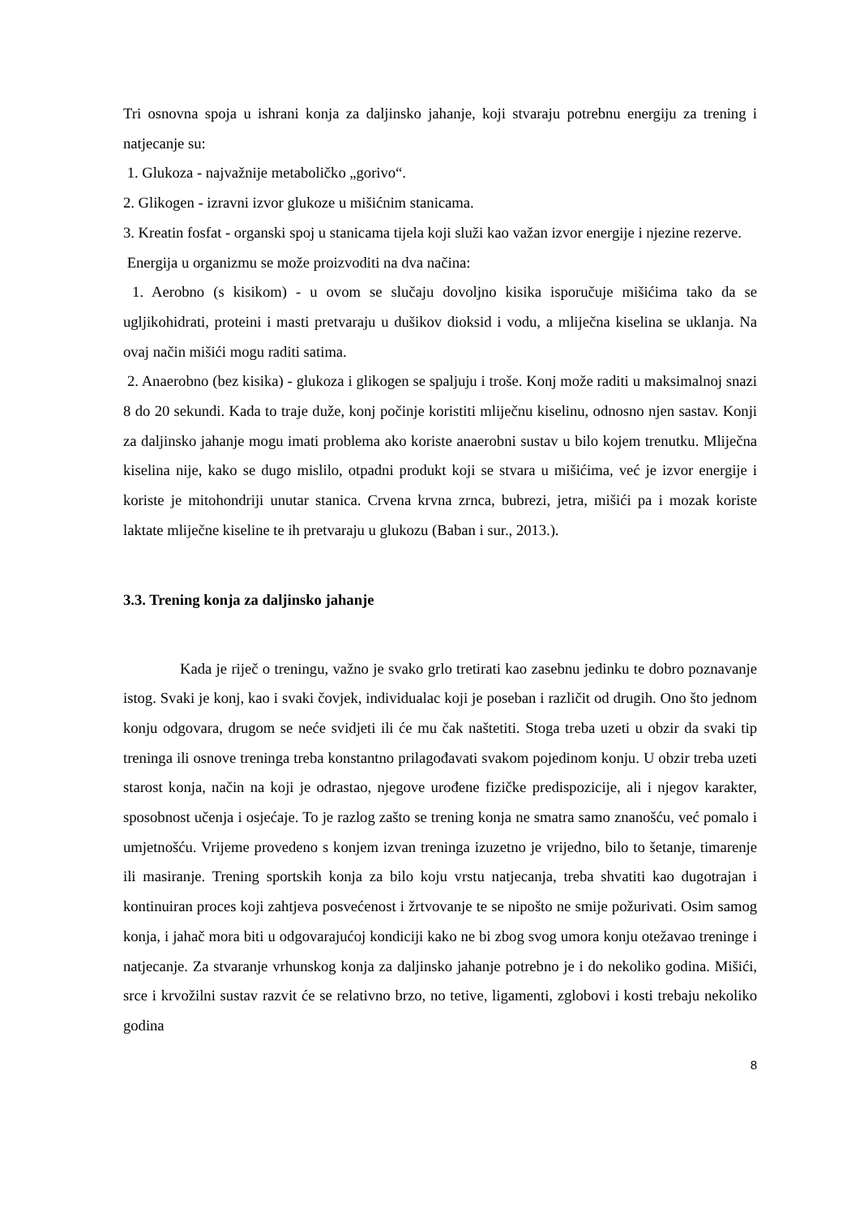Tri osnovna spoja u ishrani konja za daljinsko jahanje, koji stvaraju potrebnu energiju za trening i natjecanje su:
1. Glukoza - najvažnije metaboličko „gorivo“.
2. Glikogen - izravni izvor glukoze u mišićnim stanicama.
3. Kreatin fosfat - organski spoj u stanicama tijela koji služi kao važan izvor energije i njezine rezerve.
Energija u organizmu se može proizvoditi na dva načina:
1. Aerobno (s kisikom) - u ovom se slučaju dovoljno kisika isporučuje mišićima tako da se ugljikohidrati, proteini i masti pretvaraju u dušikov dioksid i vodu, a mliječna kiselina se uklanja. Na ovaj način mišići mogu raditi satima.
2. Anaerobno (bez kisika) - glukoza i glikogen se spaljuju i troše. Konj može raditi u maksimalnoj snazi 8 do 20 sekundi. Kada to traje duže, konj počinje koristiti mliječnu kiselinu, odnosno njen sastav. Konji za daljinsko jahanje mogu imati problema ako koriste anaerobni sustav u bilo kojem trenutku. Mliječna kiselina nije, kako se dugo mislilo, otpadni produkt koji se stvara u mišićima, već je izvor energije i koriste je mitohondriji unutar stanica. Crvena krvna zrnca, bubrezi, jetra, mišići pa i mozak koriste laktate mliječne kiseline te ih pretvaraju u glukozu (Baban i sur., 2013.).
3.3. Trening konja za daljinsko jahanje
Kada je riječ o treningu, važno je svako grlo tretirati kao zasebnu jedinku te dobro poznavanje istog. Svaki je konj, kao i svaki čovjek, individualac koji je poseban i različit od drugih. Ono što jednom konju odgovara, drugom se neće svidjeti ili će mu čak naštetiti. Stoga treba uzeti u obzir da svaki tip treninga ili osnove treninga treba konstantno prilagođavati svakom pojedinom konju. U obzir treba uzeti starost konja, način na koji je odrastao, njegove urođene fizičke predispozicije, ali i njegov karakter, sposobnost učenja i osjećaje. To je razlog zašto se trening konja ne smatra samo znanošću, već pomalo i umjetnošću. Vrijeme provedeno s konjem izvan treninga izuzetno je vrijedno, bilo to šetanje, timarenje ili masiranje. Trening sportskih konja za bilo koju vrstu natjecanja, treba shvatiti kao dugotrajan i kontinuiran proces koji zahtjeva posvećenost i žrtvovanje te se nipošto ne smije požurivati. Osim samog konja, i jahač mora biti u odgovarajućoj kondiciji kako ne bi zbog svog umora konju otežavao treninge i natjecanje. Za stvaranje vrhunskog konja za daljinsko jahanje potrebno je i do nekoliko godina. Mišići, srce i krvožilni sustav razvit će se relativno brzo, no tetive, ligamenti, zglobovi i kosti trebaju nekoliko godina
8